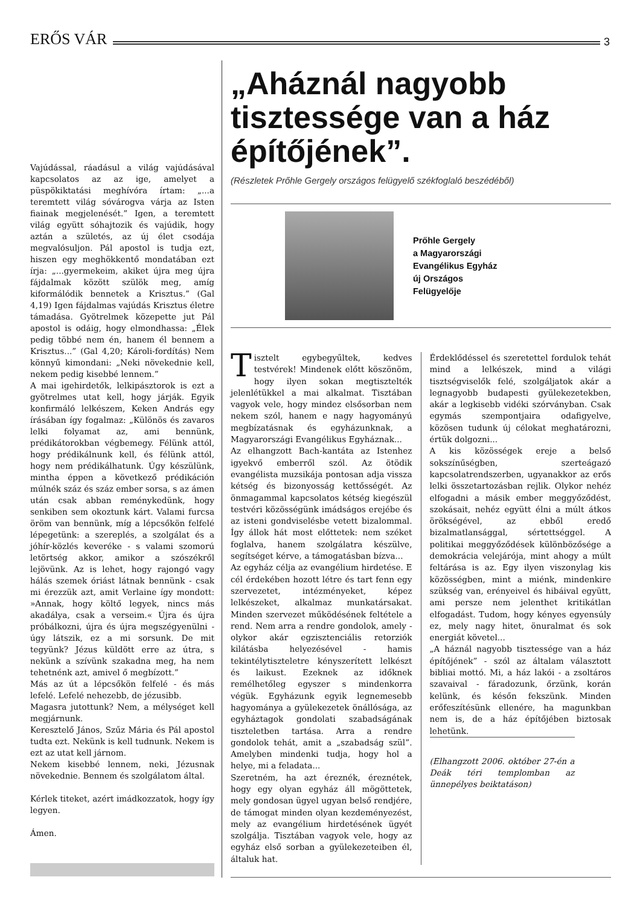ERŐS VÁR 3
Vajúdással, ráadásul a világ vajúdásával kapcsolatos az az ige, amelyet a püspökiktatási meghívóra írtam: „...a teremtett világ sóvárogva várja az Isten fiainak megjelenését.” Igen, a teremtett világ együtt sóhajtozik és vajúdik, hogy aztán a születés, az új élet csodája megvalósuljon. Pál apostol is tudja ezt, hiszen egy meghökkentő mondatában ezt írja: „...gyermekeim, akiket újra meg újra fájdalmak között szülök meg, amíg kiformálódik bennetek a Krisztus.” (Gal 4,19) Igen fájdalmas vajúdás Krisztus életre támadása. Gyötrelmek közepette jut Pál apostol is odáig, hogy elmondhassa: „Élek pedig többé nem én, hanem él bennem a Krisztus...” (Gal 4,20; Károli-fordítás) Nem könnyű kimondani: „Neki növekednie kell, nekem pedig kisebbé lennem.”
A mai igehirdetők, lelkipásztorok is ezt a gyötrelmes utat kell, hogy járják. Egyik konfirmáló lelkészem, Keken András egy írásában így fogalmaz: „Különös és zavaros lelki folyamat az, ami bennünk, prédikátorokban végbemegy. Félünk attól, hogy prédikálnunk kell, és félünk attól, hogy nem prédikálhatunk. Úgy készülünk, mintha éppen a következő prédikáción múlnék száz és száz ember sorsa, s az ámen után csak abban reménykedünk, hogy senkiben sem okoztunk kárt. Valami furcsa öröm van bennünk, míg a lépcsőkön felfelé lépegetünk: a szereplés, a szolgálat és a jóhír-közlés keveréke - s valami szomorú letörtség akkor, amikor a szószékről lejövünk. Az is lehet, hogy rajongó vagy hálás szemek óriást látnak bennünk - csak mi érezzük azt, amit Verlaine így mondott: »Annak, hogy költő legyek, nincs más akadálya, csak a verseim.« Újra és újra próbálkozni, újra és újra megszégyenülni - úgy látszik, ez a mi sorsunk. De mit tegyünk? Jézus küldött erre az útra, s nekünk a szívünk szakadna meg, ha nem tehetnénk azt, amivel ő megbízott.”
Más az út a lépcsőkön felfelé - és más lefelé. Lefelé nehezebb, de jézusibb.
Magasra jutottunk? Nem, a mélységet kell megjárnunk.
Keresztelő János, Szűz Mária és Pál apostol tudta ezt. Nekünk is kell tudnunk. Nekem is ezt az utat kell járnom.
Nekem kisebbé lennem, neki, Jézusnak növekednie. Bennem és szolgálatom által.
Kérlek titeket, azért imádkozzatok, hogy így legyen.
Ámen.
„Aháznál nagyobb tisztessége van a ház építőjének”.
(Részletek Prőhle Gergely országos felügyelő székfoglaló beszédéből)
Prőhle Gergely
a Magyarországi
Evangélikus Egyház
új Országos
Felügyelője
Tisztelt egybegyűltek, kedves testvérek! Mindenek előtt köszönöm, hogy ilyen sokan megtisztelték jelenlétükkel a mai alkalmat. Tisztában vagyok vele, hogy mindez elsősorban nem nekem szól, hanem e nagy hagyományú megbízatásnak és egyházunknak, a Magyarországi Evangélikus Egyháznak...
Az elhangzott Bach-kantáta az Istenhez igyekvő emberről szól. Az ötödik evangélista muzsikája pontosan adja vissza kétség és bizonyosság kettősségét. Az önmagammal kapcsolatos kétség kiegészül testvéri közösségünk imádságos erejébe és az isteni gondviselésbe vetett bizalommal. Így állok hát most előttetek: nem széket foglalva, hanem szolgálatra készülve, segítséget kérve, a támogatásban bízva...
Az egyház célja az evangélium hirdetése. E cél érdekében hozott létre és tart fenn egy szervezetet, intézményeket, képez lelkészeket, alkalmaz munkatársakat. Minden szervezet működésének feltétele a rend. Nem arra a rendre gondolok, amely - olykor akár egzisztenciális retorziók kilátásba helyezésével - hamis tekintélytiszteletre kényszerített lelkészt és laikust. Ezeknek az időknek remélhetőleg egyszer s mindenkorra végük. Egyházunk egyik legnemesebb hagyománya a gyülekezetek önállósága, az egyháztagok gondolati szabadságának tiszteletben tartása. Arra a rendre gondolok tehát, amit a „szabadság szül”. Amelyben mindenki tudja, hogy hol a helye, mi a feladata...
Szeretném, ha azt éreznék, éreznétek, hogy egy olyan egyház áll mögöttetek, mely gondosan ügyel ugyan belső rendjére, de támogat minden olyan kezdeményezést, mely az evangélium hirdetésének ügyét szolgálja. Tisztában vagyok vele, hogy az egyház első sorban a gyülekezeteiben él, általuk hat.
Érdeklődéssel és szeretettel fordulok tehát mind a lelkészek, mind a világi tisztségviselők felé, szolgáljatok akár a legnagyobb budapesti gyülekezetekben, akár a legkisebb vidéki szórványban. Csak egymás szempontjaira odafigyelve, közösen tudunk új célokat meghatározni, értük dolgozni...
A kis közösségek ereje a belső sokszínűségben, szerteágazó kapcsolatrendszerben, ugyanakkor az erős lelki összetartozásban rejlik. Olykor nehéz elfogadni a másik ember meggyőződést, szokásait, nehéz együtt élni a múlt átkos örökségével, az ebből eredő bizalmatlansággal, sértettséggel. A politikai meggyőződések különbözősége a demokrácia velejárója, mint ahogy a múlt feltárása is az. Egy ilyen viszonylag kis közösségben, mint a miénk, mindenkire szükség van, erényeivel és hibáival együtt, ami persze nem jelenthet kritikátlan elfogadást. Tudom, hogy kényes egyensúly ez, mely nagy hitet, önuralmat és sok energiát követel...
„A háznál nagyobb tisztessége van a ház építőjének” - szól az általam választott bibliai mottó. Mi, a ház lakói - a zsoltáros szavaival - fáradozunk, őrzünk, korán kelünk, és későn fekszünk. Minden erőfeszítésünk ellenére, ha magunkban nem is, de a ház építőjében biztosak lehetünk.
(Elhangzott 2006. október 27-én a Deák téri templomban az ünnepélyes beiktatáson)